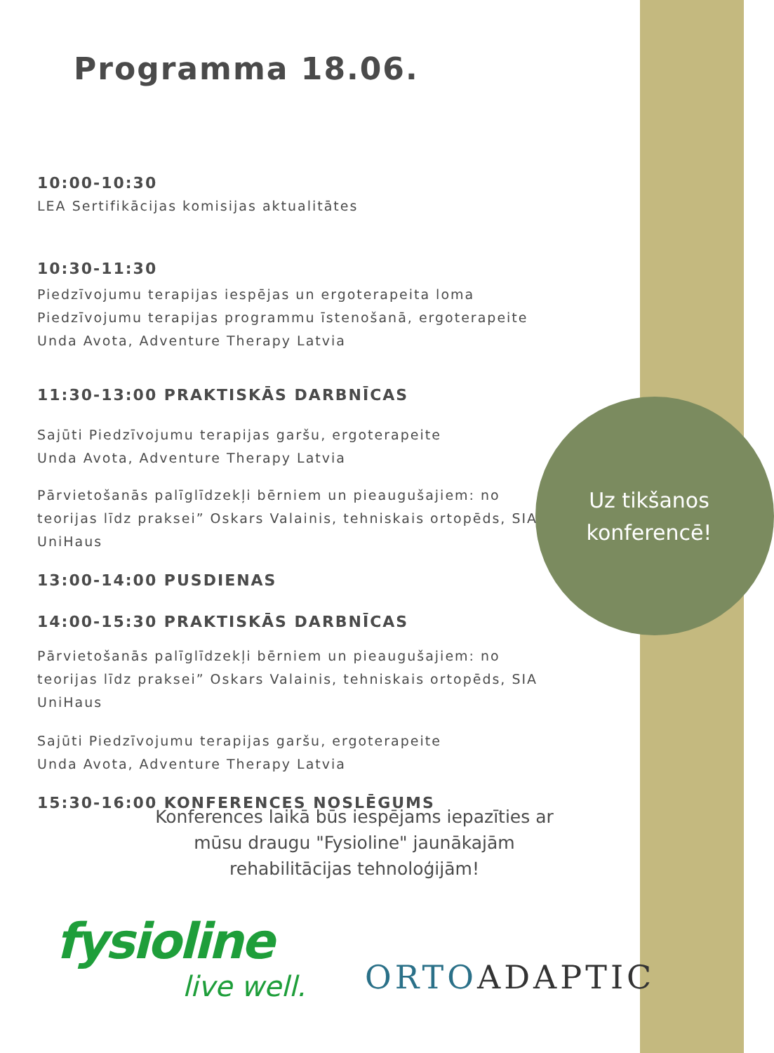Programma 18.06.
10:00-10:30
LEA Sertifikācijas komisijas aktualitātes
10:30-11:30
Piedzīvojumu terapijas iespējas un ergoterapeita loma Piedzīvojumu terapijas programmu īstenošanā, ergoterapeite Unda Avota, Adventure Therapy Latvia
11:30-13:00 PRAKTISKĀS DARBNĪCAS
Sajūti Piedzīvojumu terapijas garšu, ergoterapeite
Unda Avota, Adventure Therapy Latvia
Pārvietošanās palīglīdzekļi bērniem un pieaugušajiem: no teorijas līdz praksei” Oskars Valainis, tehniskais ortopēds, SIA UniHaus
13:00-14:00 PUSDIENAS
14:00-15:30 PRAKTISKĀS DARBNĪCAS
Pārvietošanās palīglīdzekļi bērniem un pieaugušajiem: no teorijas līdz praksei” Oskars Valainis, tehniskais ortopēds, SIA UniHaus
Sajūti Piedzīvojumu terapijas garšu, ergoterapeite
Unda Avota, Adventure Therapy Latvia
15:30-16:00 KONFERENCES NOSLĒGUMS
Uz tikšanos konferencē!
Konferences laikā būs iespējams iepazīties ar mūsu draugu "Fysioline" jaunākajām rehabilitācijas tehnoloģijām!
fysioline
live well.
ORTO ADAPTIC